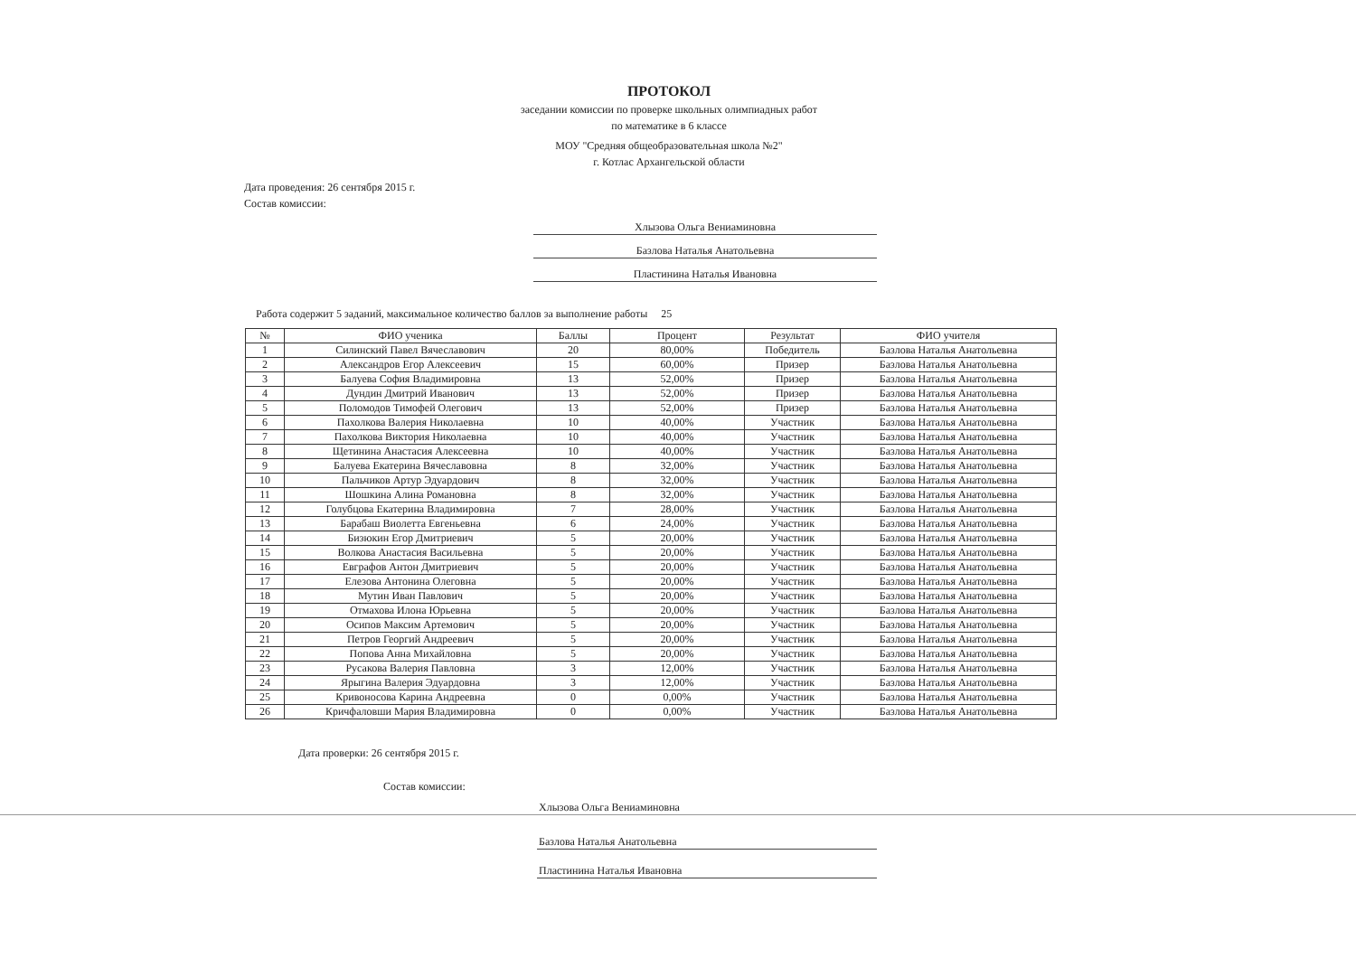ПРОТОКОЛ
заседании комиссии по проверке школьных олимпиадных работ
по математике в 6 классе
МОУ "Средняя общеобразовательная школа №2"
г. Котлас Архангельской области
Дата проведения: 26 сентября 2015 г.
Состав комиссии:
Хлызова Ольга Вениаминовна
Базлова Наталья Анатольевна
Пластинина Наталья Ивановна
Работа содержит 5 заданий, максимальное количество баллов за выполнение работы 25
| № | ФИО ученика | Баллы | Процент | Результат | ФИО учителя |
| --- | --- | --- | --- | --- | --- |
| 1 | Силинский Павел Вячеславович | 20 | 80,00% | Победитель | Базлова Наталья Анатольевна |
| 2 | Александров Егор Алексеевич | 15 | 60,00% | Призер | Базлова Наталья Анатольевна |
| 3 | Балуева София Владимировна | 13 | 52,00% | Призер | Базлова Наталья Анатольевна |
| 4 | Дундин Дмитрий Иванович | 13 | 52,00% | Призер | Базлова Наталья Анатольевна |
| 5 | Поломодов Тимофей Олегович | 13 | 52,00% | Призер | Базлова Наталья Анатольевна |
| 6 | Пахолкова Валерия Николаевна | 10 | 40,00% | Участник | Базлова Наталья Анатольевна |
| 7 | Пахолкова Виктория Николаевна | 10 | 40,00% | Участник | Базлова Наталья Анатольевна |
| 8 | Щетинина Анастасия Алексеевна | 10 | 40,00% | Участник | Базлова Наталья Анатольевна |
| 9 | Балуева Екатерина Вячеславовна | 8 | 32,00% | Участник | Базлова Наталья Анатольевна |
| 10 | Пальчиков Артур Эдуардович | 8 | 32,00% | Участник | Базлова Наталья Анатольевна |
| 11 | Шошкина Алина Романовна | 8 | 32,00% | Участник | Базлова Наталья Анатольевна |
| 12 | Голубцова Екатерина Владимировна | 7 | 28,00% | Участник | Базлова Наталья Анатольевна |
| 13 | Барабаш Виолетта Евгеньевна | 6 | 24,00% | Участник | Базлова Наталья Анатольевна |
| 14 | Бизюкин Егор Дмитриевич | 5 | 20,00% | Участник | Базлова Наталья Анатольевна |
| 15 | Волкова Анастасия Васильевна | 5 | 20,00% | Участник | Базлова Наталья Анатольевна |
| 16 | Евграфов Антон Дмитриевич | 5 | 20,00% | Участник | Базлова Наталья Анатольевна |
| 17 | Елезова Антонина Олеговна | 5 | 20,00% | Участник | Базлова Наталья Анатольевна |
| 18 | Мутин Иван Павлович | 5 | 20,00% | Участник | Базлова Наталья Анатольевна |
| 19 | Отмахова Илона Юрьевна | 5 | 20,00% | Участник | Базлова Наталья Анатольевна |
| 20 | Осипов Максим Артемович | 5 | 20,00% | Участник | Базлова Наталья Анатольевна |
| 21 | Петров Георгий Андреевич | 5 | 20,00% | Участник | Базлова Наталья Анатольевна |
| 22 | Попова Анна Михайловна | 5 | 20,00% | Участник | Базлова Наталья Анатольевна |
| 23 | Русакова Валерия Павловна | 3 | 12,00% | Участник | Базлова Наталья Анатольевна |
| 24 | Ярыгина Валерия Эдуардовна | 3 | 12,00% | Участник | Базлова Наталья Анатольевна |
| 25 | Кривоносова Карина Андреевна | 0 | 0,00% | Участник | Базлова Наталья Анатольевна |
| 26 | Кричфаловши Мария Владимировна | 0 | 0,00% | Участник | Базлова Наталья Анатольевна |
Дата проверки: 26 сентября 2015 г.
Состав комиссии:
Хлызова Ольга Вениаминовна
Базлова Наталья Анатольевна
Пластинина Наталья Ивановна